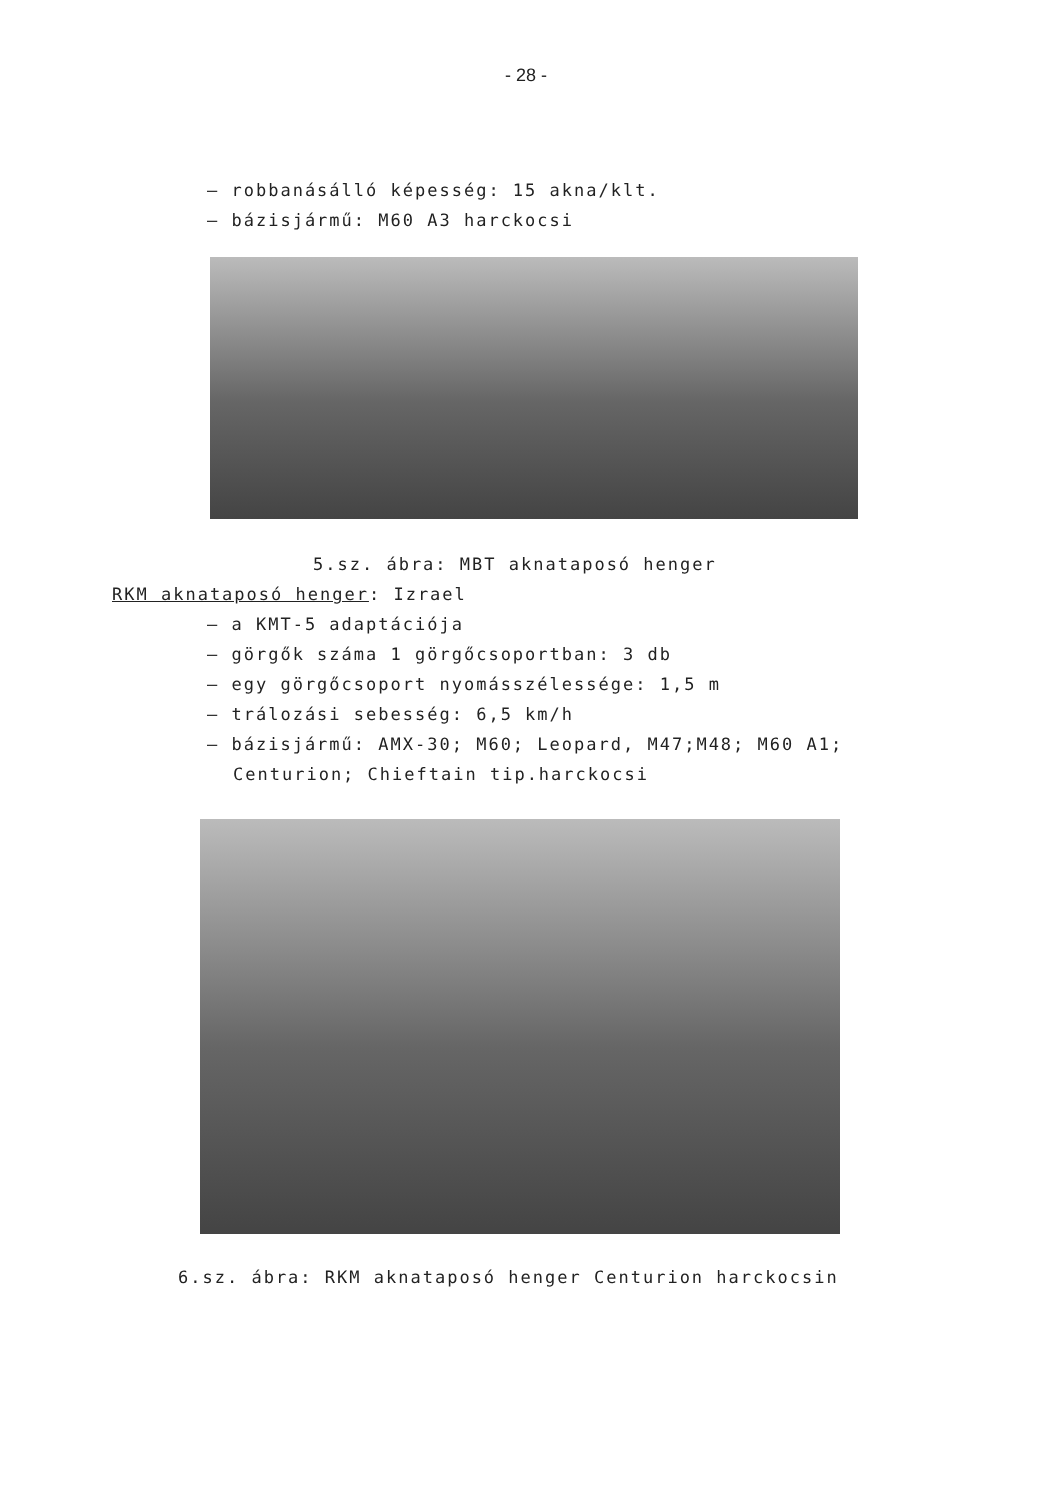- 28 -
– robbanásálló képesség: 15 akna/klt.
– bázisjármű: M60 A3 harckocsi
5.sz. ábra: MBT aknataposó henger
RKM aknataposó henger: Izrael
– a KMT-5 adaptációja
– görgők száma 1 görgőcsoportban: 3 db
– egy görgőcsoport nyomásszélessége: 1,5 m
– trálozási sebesség: 6,5 km/h
– bázisjármű: AMX-30; M60; Leopard, M47;M48; M60 A1;
Centurion; Chieftain tip.harckocsi
6.sz. ábra: RKM aknataposó henger Centurion harckocsin